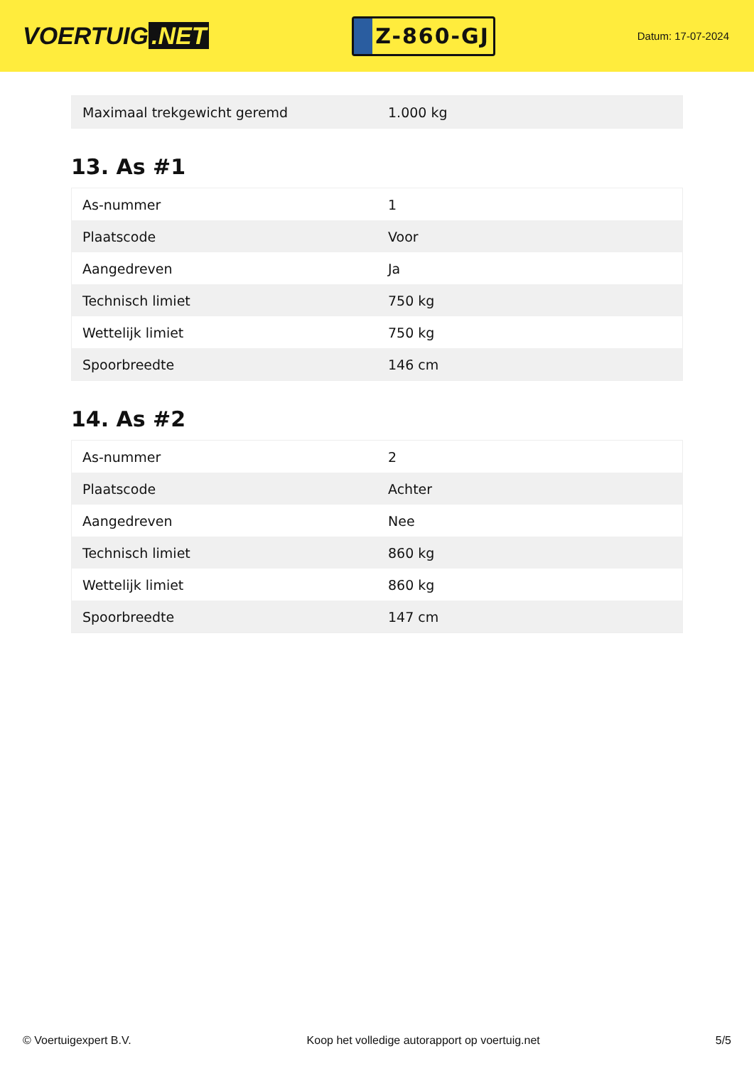VOERTUIG.NET
Z-860-GJ
Datum: 17-07-2024
| Maximaal trekgewicht geremd | 1.000 kg |
13. As #1
| As-nummer | 1 |
| Plaatscode | Voor |
| Aangedreven | Ja |
| Technisch limiet | 750 kg |
| Wettelijk limiet | 750 kg |
| Spoorbreedte | 146 cm |
14. As #2
| As-nummer | 2 |
| Plaatscode | Achter |
| Aangedreven | Nee |
| Technisch limiet | 860 kg |
| Wettelijk limiet | 860 kg |
| Spoorbreedte | 147 cm |
© Voertuigexpert B.V. Koop het volledige autorapport op voertuig.net 5/5